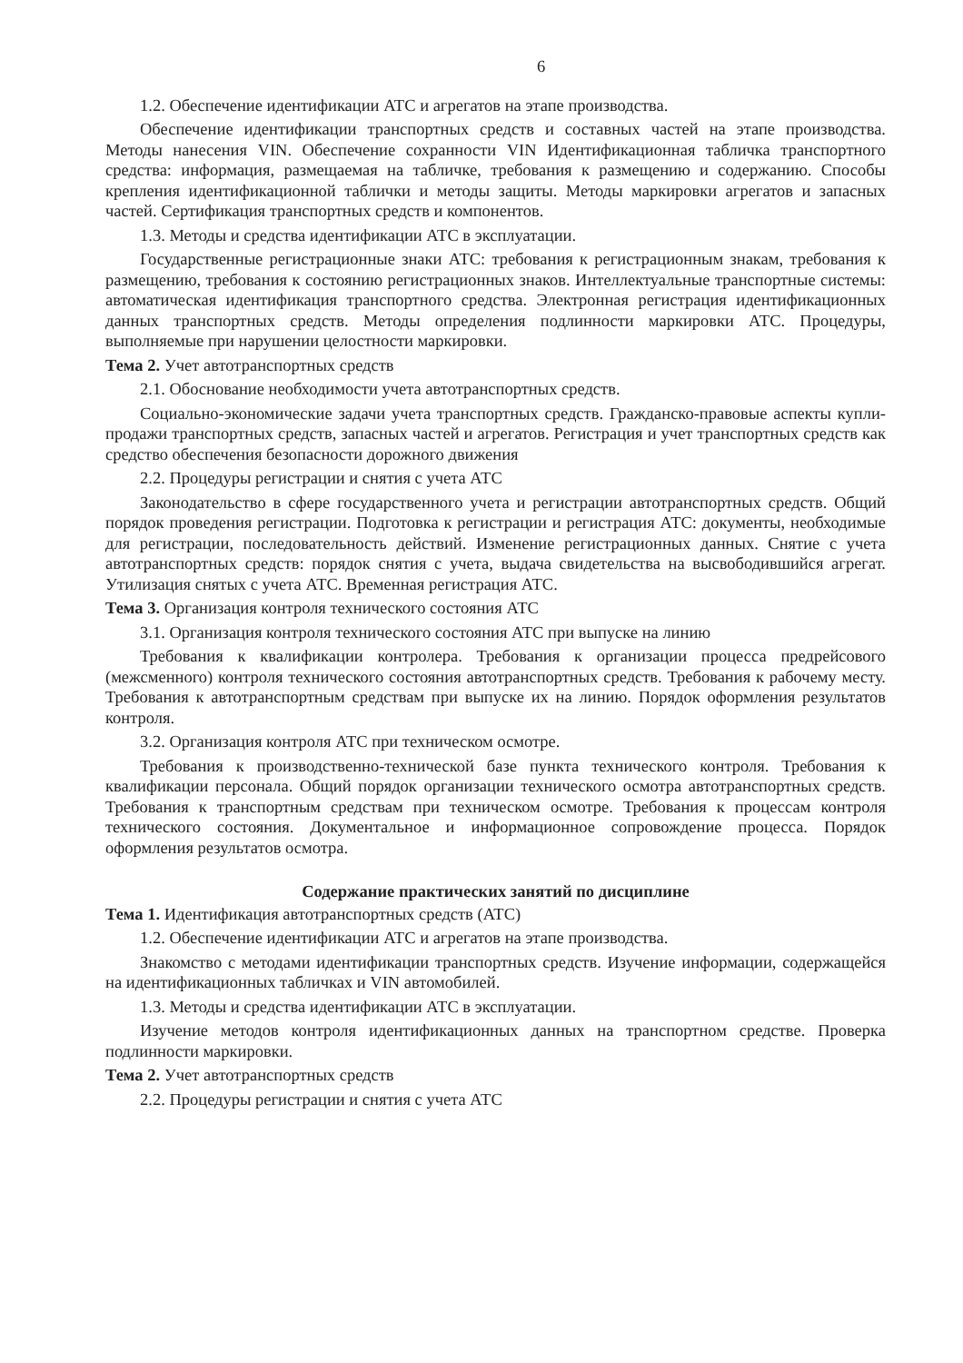6
1.2. Обеспечение идентификации АТС и агрегатов на этапе производства.
Обеспечение идентификации транспортных средств и составных частей на этапе производства. Методы нанесения VIN. Обеспечение сохранности VIN Идентификационная табличка транспортного средства: информация, размещаемая на табличке, требования к размещению и содержанию. Способы крепления идентификационной таблички и методы защиты. Методы маркировки агрегатов и запасных частей. Сертификация транспортных средств и компонентов.
1.3. Методы и средства идентификации АТС в эксплуатации.
Государственные регистрационные знаки АТС: требования к регистрационным знакам, требования к размещению, требования к состоянию регистрационных знаков. Интеллектуальные транспортные системы: автоматическая идентификация транспортного средства. Электронная регистрация идентификационных данных транспортных средств. Методы определения подлинности маркировки АТС. Процедуры, выполняемые при нарушении целостности маркировки.
Тема 2. Учет автотранспортных средств
2.1. Обоснование необходимости учета автотранспортных средств.
Социально-экономические задачи учета транспортных средств. Гражданско-правовые аспекты купли-продажи транспортных средств, запасных частей и агрегатов. Регистрация и учет транспортных средств как средство обеспечения безопасности дорожного движения
2.2. Процедуры регистрации и снятия с учета АТС
Законодательство в сфере государственного учета и регистрации автотранспортных средств. Общий порядок проведения регистрации. Подготовка к регистрации и регистрация АТС: документы, необходимые для регистрации, последовательность действий. Изменение регистрационных данных. Снятие с учета автотранспортных средств: порядок снятия с учета, выдача свидетельства на высвободившийся агрегат. Утилизация снятых с учета АТС. Временная регистрация АТС.
Тема 3. Организация контроля технического состояния АТС
3.1. Организация контроля технического состояния АТС при выпуске на линию
Требования к квалификации контролера. Требования к организации процесса предрейсового (межсменного) контроля технического состояния автотранспортных средств. Требования к рабочему месту. Требования к автотранспортным средствам при выпуске их на линию. Порядок оформления результатов контроля.
3.2. Организация контроля АТС при техническом осмотре.
Требования к производственно-технической базе пункта технического контроля. Требования к квалификации персонала. Общий порядок организации технического осмотра автотранспортных средств. Требования к транспортным средствам при техническом осмотре. Требования к процессам контроля технического состояния. Документальное и информационное сопровождение процесса. Порядок оформления результатов осмотра.
Содержание практических занятий по дисциплине
Тема 1. Идентификация автотранспортных средств (АТС)
1.2. Обеспечение идентификации АТС и агрегатов на этапе производства.
Знакомство с методами идентификации транспортных средств. Изучение информации, содержащейся на идентификационных табличках и VIN автомобилей.
1.3. Методы и средства идентификации АТС в эксплуатации.
Изучение методов контроля идентификационных данных на транспортном средстве. Проверка подлинности маркировки.
Тема 2. Учет автотранспортных средств
2.2. Процедуры регистрации и снятия с учета АТС